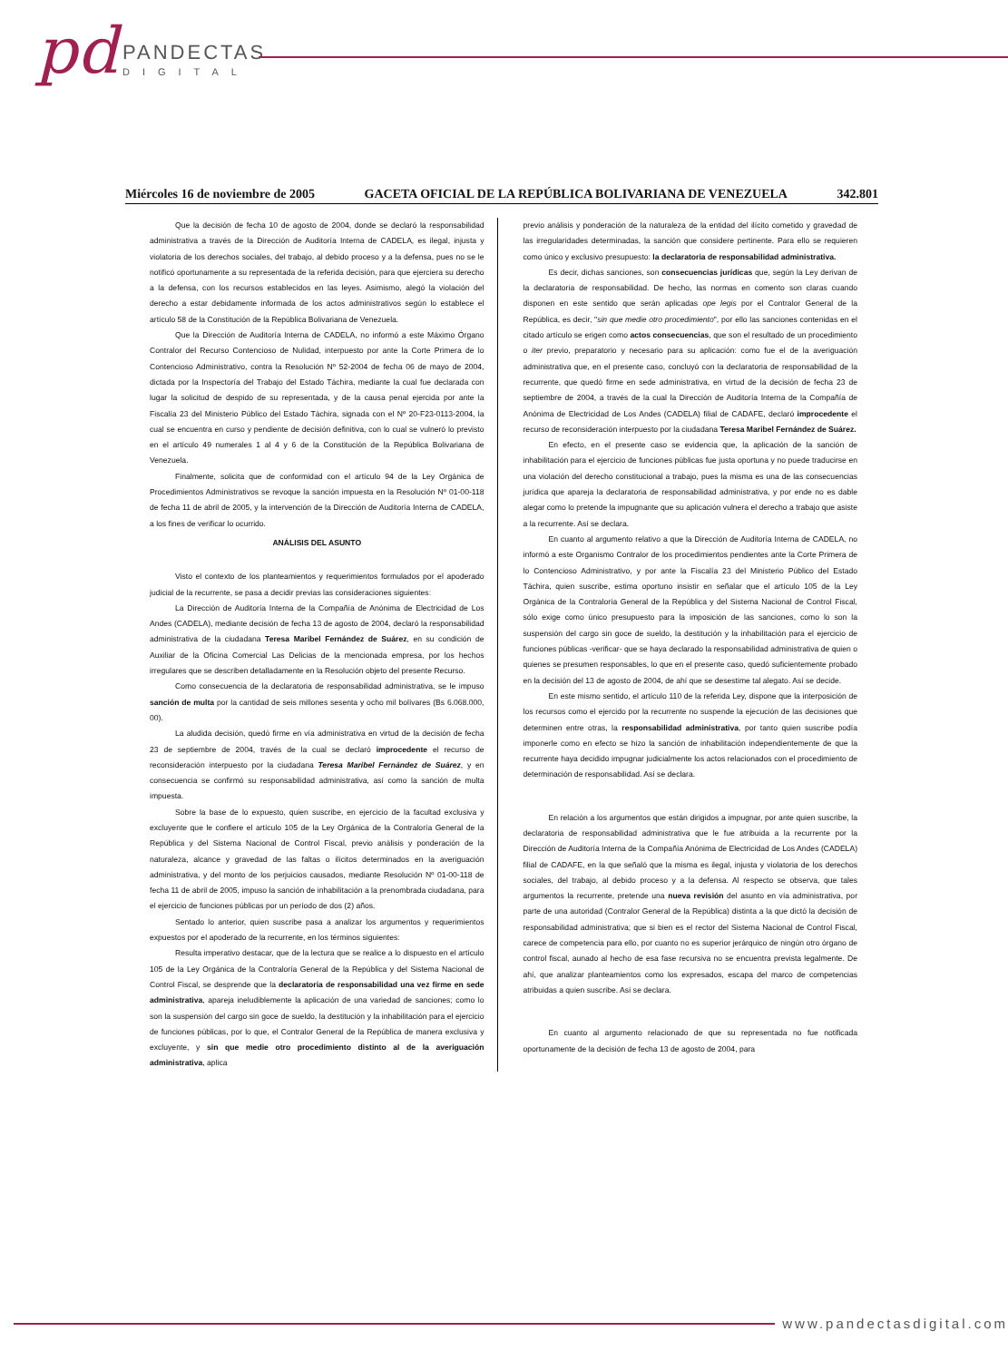pd PANDECTAS
DIGITAL
Miércoles 16 de noviembre de 2005 GACETA OFICIAL DE LA REPÚBLICA BOLIVARIANA DE VENEZUELA 342.801
Que la decisión de fecha 10 de agosto de 2004, donde se declaró la responsabilidad administrativa a través de la Dirección de Auditoría Interna de CADELA, es ilegal, injusta y violatoria de los derechos sociales, del trabajo, al debido proceso y a la defensa, pues no se le notificó oportunamente a su representada de la referida decisión, para que ejerciera su derecho a la defensa, con los recursos establecidos en las leyes. Asimismo, alegó la violación del derecho a estar debidamente informada de los actos administrativos según lo establece el artículo 58 de la Constitución de la República Bolivariana de Venezuela.
Que la Dirección de Auditoría Interna de CADELA, no informó a este Máximo Órgano Contralor del Recurso Contencioso de Nulidad, interpuesto por ante la Corte Primera de lo Contencioso Administrativo, contra la Resolución Nº 52-2004 de fecha 06 de mayo de 2004, dictada por la Inspectoría del Trabajo del Estado Táchira, mediante la cual fue declarada con lugar la solicitud de despido de su representada, y de la causa penal ejercida por ante la Fiscalía 23 del Ministerio Público del Estado Táchira, signada con el Nº 20-F23-0113-2004, la cual se encuentra en curso y pendiente de decisión definitiva, con lo cual se vulneró lo previsto en el artículo 49 numerales 1 al 4 y 6 de la Constitución de la República Bolivariana de Venezuela.
Finalmente, solicita que de conformidad con el artículo 94 de la Ley Orgánica de Procedimientos Administrativos se revoque la sanción impuesta en la Resolución Nº 01-00-118 de fecha 11 de abril de 2005, y la intervención de la Dirección de Auditoría Interna de CADELA, a los fines de verificar lo ocurrido.
ANÁLISIS DEL ASUNTO
Visto el contexto de los planteamientos y requerimientos formulados por el apoderado judicial de la recurrente, se pasa a decidir previas las consideraciones siguientes:
La Dirección de Auditoría Interna de la Compañía de Anónima de Electricidad de Los Andes (CADELA), mediante decisión de fecha 13 de agosto de 2004, declaró la responsabilidad administrativa de la ciudadana Teresa Maribel Fernández de Suárez, en su condición de Auxiliar de la Oficina Comercial Las Delicias de la mencionada empresa, por los hechos irregulares que se describen detalladamente en la Resolución objeto del presente Recurso.
Como consecuencia de la declaratoria de responsabilidad administrativa, se le impuso sanción de multa por la cantidad de seis millones sesenta y ocho mil bolívares (Bs 6.068.000, 00).
La aludida decisión, quedó firme en vía administrativa en virtud de la decisión de fecha 23 de septiembre de 2004, través de la cual se declaró improcedente el recurso de reconsideración interpuesto por la ciudadana Teresa Maribel Fernández de Suárez, y en consecuencia se confirmó su responsabilidad administrativa, así como la sanción de multa impuesta.
Sobre la base de lo expuesto, quien suscribe, en ejercicio de la facultad exclusiva y excluyente que le confiere el artículo 105 de la Ley Orgánica de la Contraloría General de la República y del Sistema Nacional de Control Fiscal, previo análisis y ponderación de la naturaleza, alcance y gravedad de las faltas o ilícitos determinados en la averiguación administrativa, y del monto de los perjuicios causados, mediante Resolución Nº 01-00-118 de fecha 11 de abril de 2005, impuso la sanción de inhabilitación a la prenombrada ciudadana, para el ejercicio de funciones públicas por un período de dos (2) años.
Sentado lo anterior, quien suscribe pasa a analizar los argumentos y requerimientos expuestos por el apoderado de la recurrente, en los términos siguientes:
Resulta imperativo destacar, que de la lectura que se realice a lo dispuesto en el artículo 105 de la Ley Orgánica de la Contraloría General de la República y del Sistema Nacional de Control Fiscal, se desprende que la declaratoria de responsabilidad una vez firme en sede administrativa, apareja ineludiblemente la aplicación de una variedad de sanciones; como lo son la suspensión del cargo sin goce de sueldo, la destitución y la inhabilitación para el ejercicio de funciones públicas, por lo que, el Contralor General de la República de manera exclusiva y excluyente, y sin que medie otro procedimiento distinto al de la averiguación administrativa, aplica
previo análisis y ponderación de la naturaleza de la entidad del ilícito cometido y gravedad de las irregularidades determinadas, la sanción que considere pertinente. Para ello se requieren como único y exclusivo presupuesto: la declaratoria de responsabilidad administrativa.
Es decir, dichas sanciones, son consecuencias jurídicas que, según la Ley derivan de la declaratoria de responsabilidad. De hecho, las normas en comento son claras cuando disponen en este sentido que serán aplicadas ope legis por el Contralor General de la República, es decir, "sin que medie otro procedimiento", por ello las sanciones contenidas en el citado artículo se erigen como actos consecuencias, que son el resultado de un procedimiento o iter previo, preparatorio y necesario para su aplicación: como fue el de la averiguación administrativa que, en el presente caso, concluyó con la declaratoria de responsabilidad de la recurrente, que quedó firme en sede administrativa, en virtud de la decisión de fecha 23 de septiembre de 2004, a través de la cual la Dirección de Auditoría Interna de la Compañía de Anónima de Electricidad de Los Andes (CADELA) filial de CADAFE, declaró improcedente el recurso de reconsideración interpuesto por la ciudadana Teresa Maribel Fernández de Suárez.
En efecto, en el presente caso se evidencia que, la aplicación de la sanción de inhabilitación para el ejercicio de funciones públicas fue justa oportuna y no puede traducirse en una violación del derecho constitucional a trabajo, pues la misma es una de las consecuencias jurídica que apareja la declaratoria de responsabilidad administrativa, y por ende no es dable alegar como lo pretende la impugnante que su aplicación vulnera el derecho a trabajo que asiste a la recurrente. Así se declara.
En cuanto al argumento relativo a que la Dirección de Auditoría Interna de CADELA, no informó a este Organismo Contralor de los procedimientos pendientes ante la Corte Primera de lo Contencioso Administrativo, y por ante la Fiscalía 23 del Ministerio Público del Estado Táchira, quien suscribe, estima oportuno insistir en señalar que el artículo 105 de la Ley Orgánica de la Contraloría General de la República y del Sistema Nacional de Control Fiscal, sólo exige como único presupuesto para la imposición de las sanciones, como lo son la suspensión del cargo sin goce de sueldo, la destitución y la inhabilitación para el ejercicio de funciones públicas -verificar- que se haya declarado la responsabilidad administrativa de quien o quienes se presumen responsables, lo que en el presente caso, quedó suficientemente probado en la decisión del 13 de agosto de 2004, de ahí que se desestime tal alegato. Así se decide.
En este mismo sentido, el artículo 110 de la referida Ley, dispone que la interposición de los recursos como el ejercido por la recurrente no suspende la ejecución de las decisiones que determinen entre otras, la responsabilidad administrativa, por tanto quien suscribe podía imponerle como en efecto se hizo la sanción de inhabilitación independientemente de que la recurrente haya decidido impugnar judicialmente los actos relacionados con el procedimiento de determinación de responsabilidad. Así se declara.
En relación a los argumentos que están dirigidos a impugnar, por ante quien suscribe, la declaratoria de responsabilidad administrativa que le fue atribuida a la recurrente por la Dirección de Auditoría Interna de la Compañía Anónima de Electricidad de Los Andes (CADELA) filial de CADAFE, en la que señaló que la misma es ilegal, injusta y violatoria de los derechos sociales, del trabajo, al debido proceso y a la defensa. Al respecto se observa, que tales argumentos la recurrente, pretende una nueva revisión del asunto en vía administrativa, por parte de una autoridad (Contralor General de la República) distinta a la que dictó la decisión de responsabilidad administrativa; que si bien es el rector del Sistema Nacional de Control Fiscal, carece de competencia para ello, por cuanto no es superior jerárquico de ningún otro órgano de control fiscal, aunado al hecho de esa fase recursiva no se encuentra prevista legalmente. De ahí, que analizar planteamientos como los expresados, escapa del marco de competencias atribuidas a quien suscribe. Así se declara.
En cuanto al argumento relacionado de que su representada no fue notificada oportunamente de la decisión de fecha 13 de agosto de 2004, para
www.pandectasdigital.com